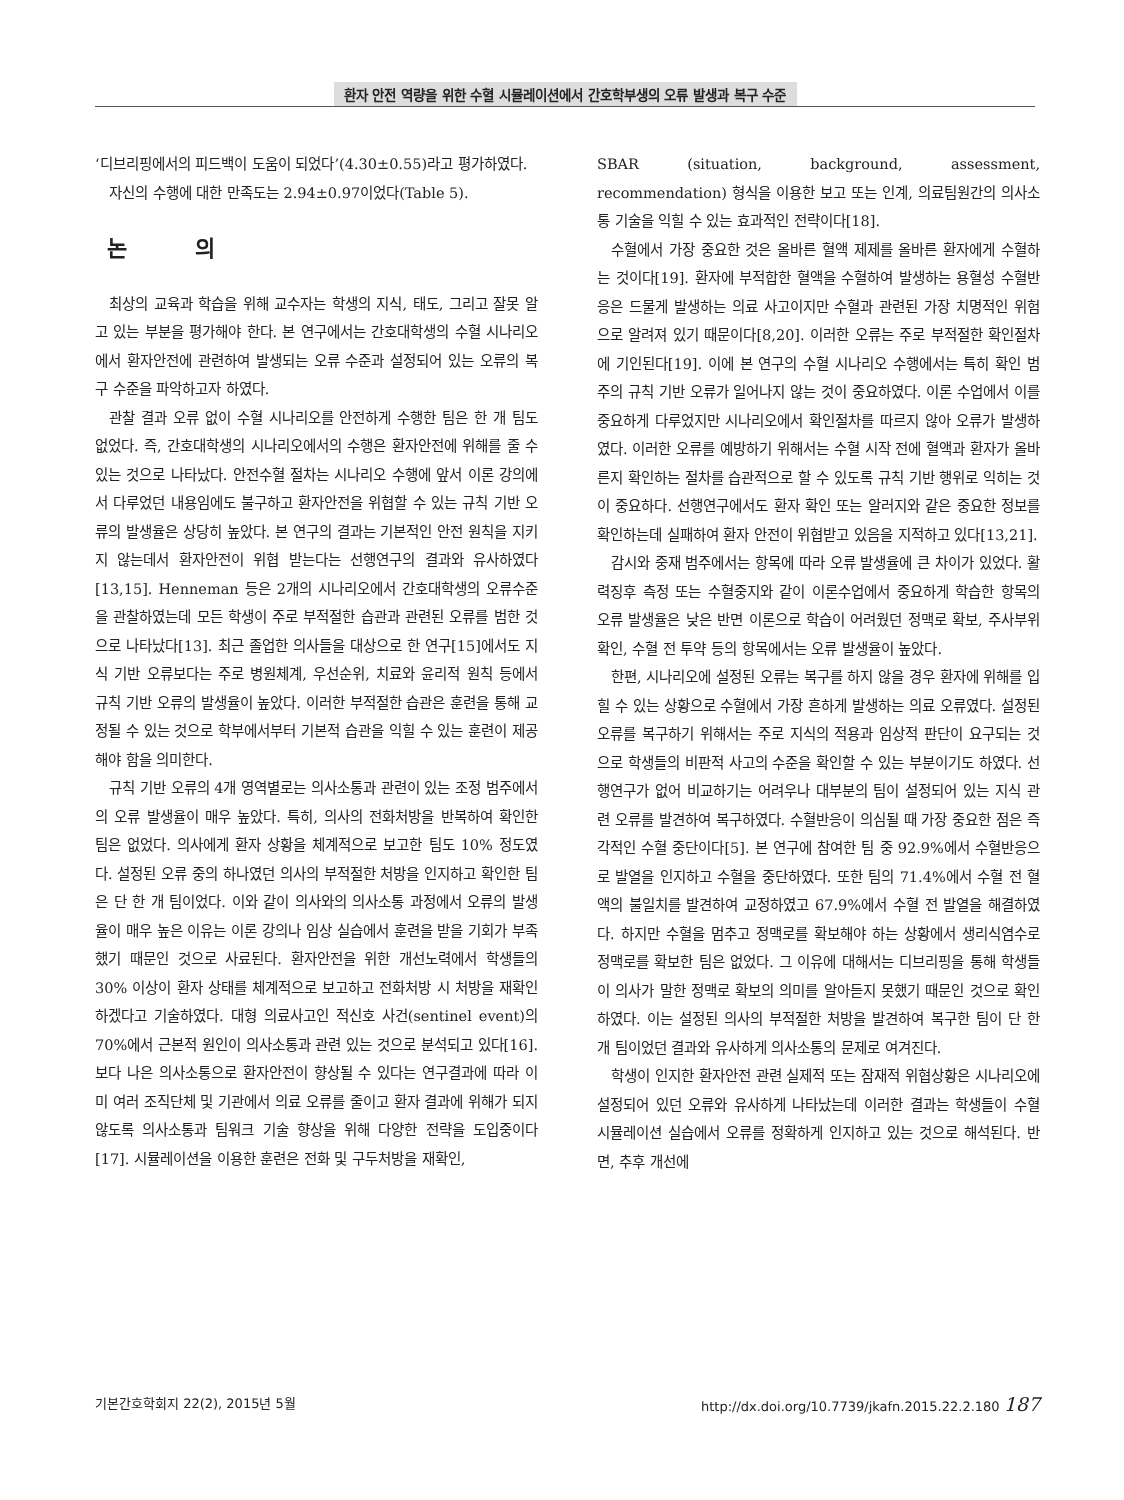환자 안전 역량을 위한 수혈 시뮬레이션에서 간호학부생의 오류 발생과 복구 수준
‘디브리핑에서의 피드백이 도움이 되었다’(4.30±0.55)라고 평가하였다.
자신의 수행에 대한 만족도는 2.94±0.97이었다(Table 5).
논 의
최상의 교육과 학습을 위해 교수자는 학생의 지식, 태도, 그리고 잘못 알고 있는 부분을 평가해야 한다. 본 연구에서는 간호대학생의 수혈 시나리오에서 환자안전에 관련하여 발생되는 오류 수준과 설정되어 있는 오류의 복구 수준을 파악하고자 하였다.
관찰 결과 오류 없이 수혈 시나리오를 안전하게 수행한 팀은 한 개 팀도 없었다. 즉, 간호대학생의 시나리오에서의 수행은 환자안전에 위해를 줄 수 있는 것으로 나타났다. 안전수혈 절차는 시나리오 수행에 앞서 이론 강의에서 다루었던 내용임에도 불구하고 환자안전을 위협할 수 있는 규칙 기반 오류의 발생율은 상당히 높았다. 본 연구의 결과는 기본적인 안전 원칙을 지키지 않는데서 환자안전이 위협 받는다는 선행연구의 결과와 유사하였다[13,15]. Henneman 등은 2개의 시나리오에서 간호대학생의 오류수준을 관찰하였는데 모든 학생이 주로 부적절한 습관과 관련된 오류를 범한 것으로 나타났다[13]. 최근 졸업한 의사들을 대상으로 한 연구[15]에서도 지식 기반 오류보다는 주로 병원체계, 우선순위, 치료와 윤리적 원칙 등에서 규칙 기반 오류의 발생율이 높았다. 이러한 부적절한 습관은 훈련을 통해 교정될 수 있는 것으로 학부에서부터 기본적 습관을 익힐 수 있는 훈련이 제공해야 함을 의미한다.
규칙 기반 오류의 4개 영역별로는 의사소통과 관련이 있는 조정 범주에서의 오류 발생율이 매우 높았다. 특히, 의사의 전화처방을 반복하여 확인한 팀은 없었다. 의사에게 환자 상황을 체계적으로 보고한 팀도 10% 정도였다. 설정된 오류 중의 하나였던 의사의 부적절한 처방을 인지하고 확인한 팀은 단 한 개 팀이었다. 이와 같이 의사와의 의사소통 과정에서 오류의 발생율이 매우 높은 이유는 이론 강의나 임상 실습에서 훈련을 받을 기회가 부족했기 때문인 것으로 사료된다. 환자안전을 위한 개선노력에서 학생들의 30% 이상이 환자 상태를 체계적으로 보고하고 전화처방 시 처방을 재확인하겠다고 기술하였다. 대형 의료사고인 적신호 사건(sentinel event)의 70%에서 근본적 원인이 의사소통과 관련 있는 것으로 분석되고 있다[16]. 보다 나은 의사소통으로 환자안전이 향상될 수 있다는 연구결과에 따라 이미 여러 조직단체 및 기관에서 의료 오류를 줄이고 환자 결과에 위해가 되지 않도록 의사소통과 팀워크 기술 향상을 위해 다양한 전략을 도입중이다[17]. 시뮬레이션을 이용한 훈련은 전화 및 구두처방을 재확인,
SBAR (situation, background, assessment, recommendation) 형식을 이용한 보고 또는 인계, 의료팀원간의 의사소통 기술을 익힐 수 있는 효과적인 전략이다[18].
수혈에서 가장 중요한 것은 올바른 혈액 제제를 올바른 환자에게 수혈하는 것이다[19]. 환자에 부적합한 혈액을 수혈하여 발생하는 용혈성 수혈반응은 드물게 발생하는 의료 사고이지만 수혈과 관련된 가장 치명적인 위험으로 알려져 있기 때문이다[8,20]. 이러한 오류는 주로 부적절한 확인절차에 기인된다[19]. 이에 본 연구의 수혈 시나리오 수행에서는 특히 확인 범주의 규칙 기반 오류가 일어나지 않는 것이 중요하였다. 이론 수업에서 이를 중요하게 다루었지만 시나리오에서 확인절차를 따르지 않아 오류가 발생하였다. 이러한 오류를 예방하기 위해서는 수혈 시작 전에 혈액과 환자가 올바른지 확인하는 절차를 습관적으로 할 수 있도록 규칙 기반 행위로 익히는 것이 중요하다. 선행연구에서도 환자 확인 또는 알러지와 같은 중요한 정보를 확인하는데 실패하여 환자 안전이 위협받고 있음을 지적하고 있다[13,21].
감시와 중재 범주에서는 항목에 따라 오류 발생율에 큰 차이가 있었다. 활력징후 측정 또는 수혈중지와 같이 이론수업에서 중요하게 학습한 항목의 오류 발생율은 낮은 반면 이론으로 학습이 어려웠던 정맥로 확보, 주사부위 확인, 수혈 전 투약 등의 항목에서는 오류 발생율이 높았다.
한편, 시나리오에 설정된 오류는 복구를 하지 않을 경우 환자에 위해를 입힐 수 있는 상황으로 수혈에서 가장 흔하게 발생하는 의료 오류였다. 설정된 오류를 복구하기 위해서는 주로 지식의 적용과 임상적 판단이 요구되는 것으로 학생들의 비판적 사고의 수준을 확인할 수 있는 부분이기도 하였다. 선행연구가 없어 비교하기는 어려우나 대부분의 팀이 설정되어 있는 지식 관련 오류를 발견하여 복구하였다. 수혈반응이 의심될 때 가장 중요한 점은 즉각적인 수혈 중단이다[5]. 본 연구에 참여한 팀 중 92.9%에서 수혈반응으로 발열을 인지하고 수혈을 중단하였다. 또한 팀의 71.4%에서 수혈 전 혈액의 불일치를 발견하여 교정하였고 67.9%에서 수혈 전 발열을 해결하였다. 하지만 수혈을 멈추고 정맥로를 확보해야 하는 상황에서 생리식염수로 정맥로를 확보한 팀은 없었다. 그 이유에 대해서는 디브리핑을 통해 학생들이 의사가 말한 정맥로 확보의 의미를 알아듣지 못했기 때문인 것으로 확인하였다. 이는 설정된 의사의 부적절한 처방을 발견하여 복구한 팀이 단 한 개 팀이었던 결과와 유사하게 의사소통의 문제로 여겨진다.
학생이 인지한 환자안전 관련 실제적 또는 잠재적 위협상황은 시나리오에 설정되어 있던 오류와 유사하게 나타났는데 이러한 결과는 학생들이 수혈 시뮬레이션 실습에서 오류를 정확하게 인지하고 있는 것으로 해석된다. 반면, 추후 개선에
기본간호학회지 22(2), 2015년 5월 http://dx.doi.org/10.7739/jkafn.2015.22.2.180 187